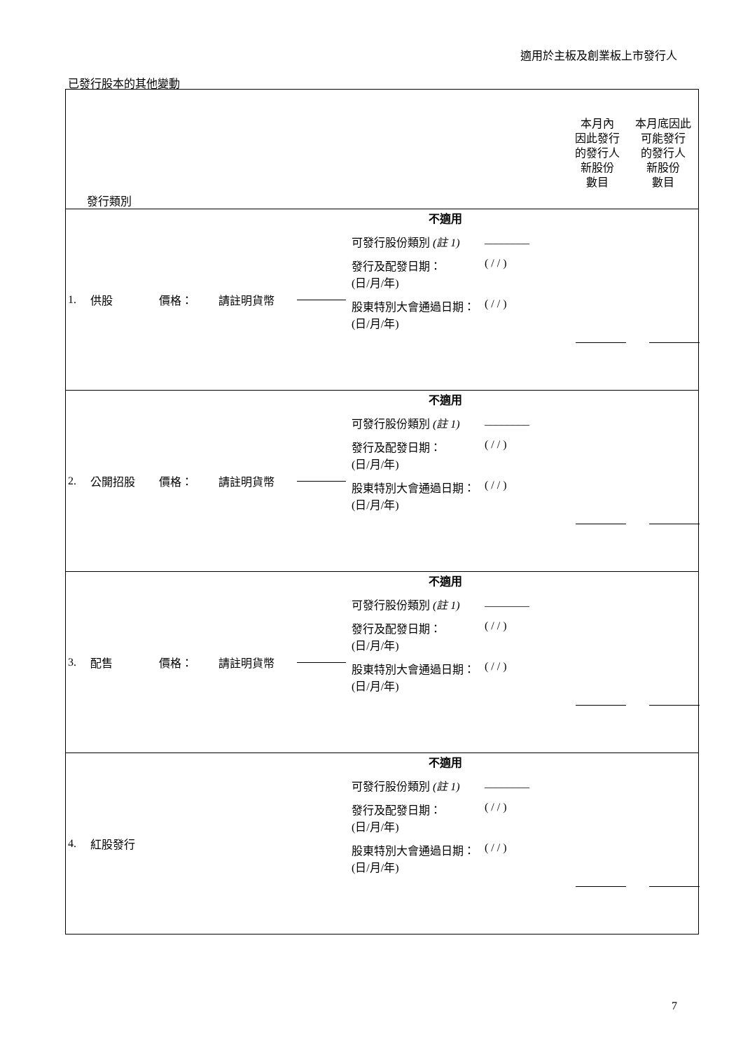適用於主板及創業板上市發行人
已發行股本的其他變動
| 發行類別 本月內 因此發行 的發行人 新股份 數目 本月底因此 可能發行 的發行人 新股份 數目 |
| 1. 供股 價格： 請註明貨幣 不適用 可發行股份類別 (註 1) ________ 發行及配發日期： (日/月/年) ( / / ) 股東特別大會通過日期： (日/月/年) ( / / ) |
| 2. 公開招股 價格： 請註明貨幣 不適用 可發行股份類別 (註 1) ________ 發行及配發日期： (日/月/年) ( / / ) 股東特別大會通過日期： (日/月/年) ( / / ) |
| 3. 配售 價格： 請註明貨幣 不適用 可發行股份類別 (註 1) ________ 發行及配發日期： (日/月/年) ( / / ) 股東特別大會通過日期： (日/月/年) ( / / ) |
| 4. 紅股發行 不適用 可發行股份類別 (註 1) ________ 發行及配發日期： (日/月/年) ( / / ) 股東特別大會通過日期： (日/月/年) ( / / ) |
7